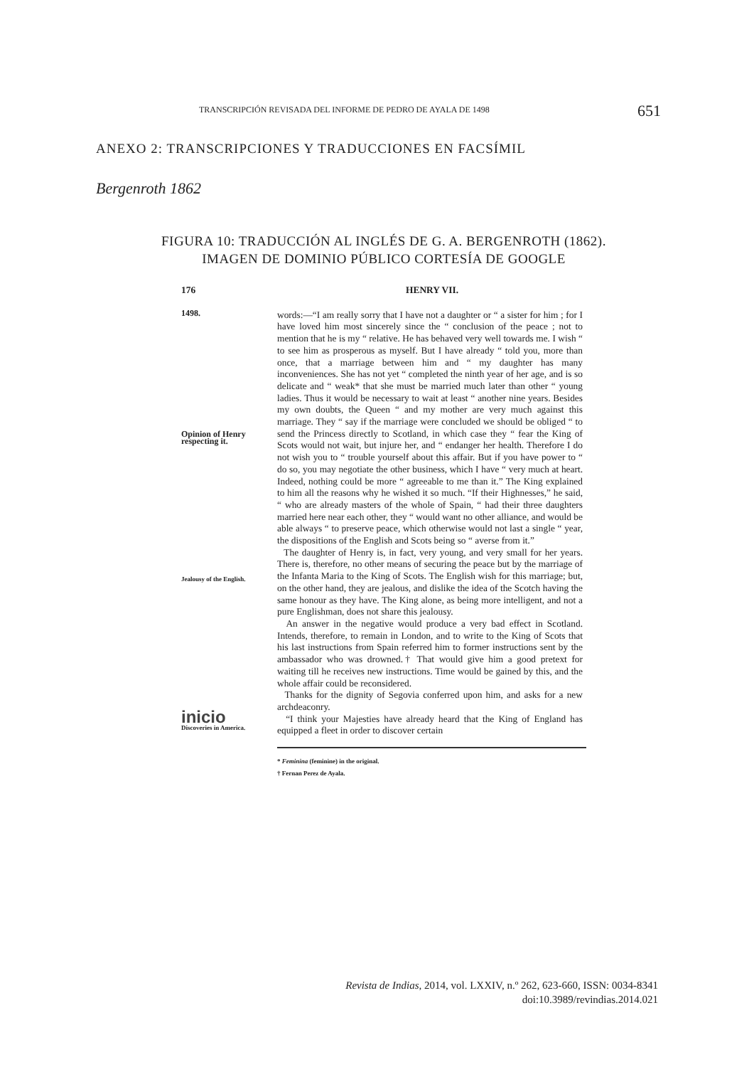TRANSCRIPCIÓN REVISADA DEL INFORME DE PEDRO DE AYALA DE 1498 651
ANEXO 2: TRANSCRIPCIONES Y TRADUCCIONES EN FACSÍMIL
Bergenroth 1862
FIGURA 10: TRADUCCIÓN AL INGLÉS DE G. A. BERGENROTH (1862).
IMAGEN DE DOMINIO PÚBLICO CORTESÍA DE GOOGLE
176 HENRY VII.
1498.
Opinion of Henry respecting it.
words:—“I am really sorry that I have not a daughter or “ a sister for him ; for I have loved him most sincerely since the “ conclusion of the peace ; not to mention that he is my “ relative. He has behaved very well towards me. I wish “ to see him as prosperous as myself. But I have already “ told you, more than once, that a marriage between him and “ my daughter has many inconveniences. She has not yet “ completed the ninth year of her age, and is so delicate and “ weak* that she must be married much later than other “ young ladies. Thus it would be necessary to wait at least “ another nine years. Besides my own doubts, the Queen “ and my mother are very much against this marriage. They “ say if the marriage were concluded we should be obliged “ to send the Princess directly to Scotland, in which case they “ fear the King of Scots would not wait, but injure her, and “ endanger her health. Therefore I do not wish you to “ trouble yourself about this affair. But if you have power to “ do so, you may negotiate the other business, which I have “ very much at heart. Indeed, nothing could be more “ agreeable to me than it.” The King explained to him all the reasons why he wished it so much. “If their Highnesses,” he said, “ who are already masters of the whole of Spain, “ had their three daughters married here near each other, they “ would want no other alliance, and would be able always “ to preserve peace, which otherwise would not last a single “ year, the dispositions of the English and Scots being so “ averse from it.”
Jealousy of the English.
The daughter of Henry is, in fact, very young, and very small for her years. There is, therefore, no other means of securing the peace but by the marriage of the Infanta Maria to the King of Scots. The English wish for this marriage; but, on the other hand, they are jealous, and dislike the idea of the Scotch having the same honour as they have. The King alone, as being more intelligent, and not a pure Englishman, does not share this jealousy.
An answer in the negative would produce a very bad effect in Scotland. Intends, therefore, to remain in London, and to write to the King of Scots that his last instructions from Spain referred him to former instructions sent by the ambassador who was drowned.† That would give him a good pretext for waiting till he receives new instructions. Time would be gained by this, and the whole affair could be reconsidered.
Thanks for the dignity of Segovia conferred upon him, and asks for a new archdeaconry.
inicio
Discoveries in America.
“I think your Majesties have already heard that the King of England has equipped a fleet in order to discover certain
* Feminina (feminine) in the original.
† Fernan Perez de Ayala.
Revista de Indias, 2014, vol. LXXIV, n.º 262, 623-660, ISSN: 0034-8341
doi:10.3989/revindias.2014.021